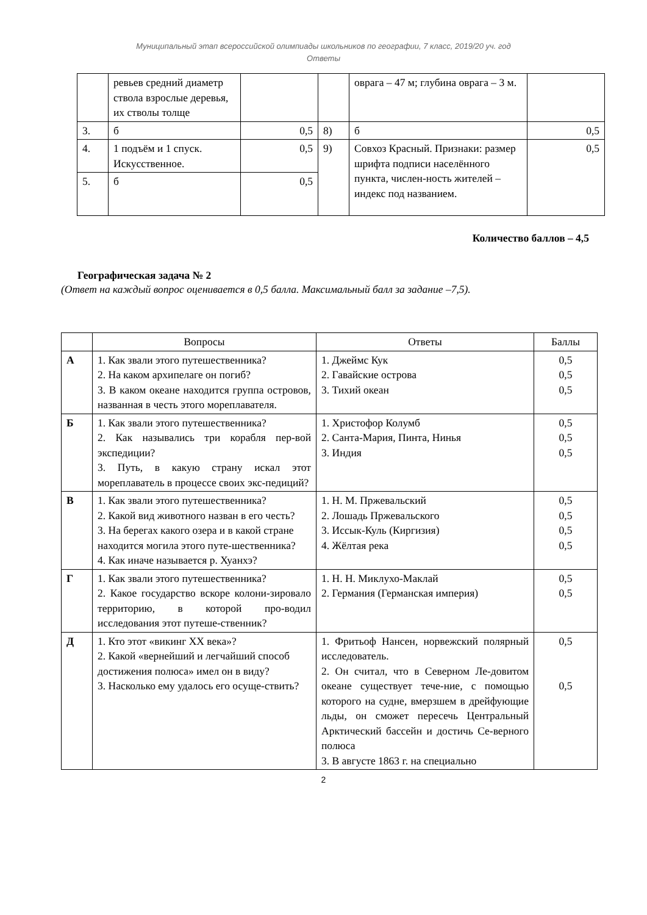Муниципальный этап всероссийской олимпиады школьников по географии, 7 класс, 2019/20 уч. год
Ответы
| | ревьев средний диаметр ствола взрослые деревья, их стволы толще | | | оврага – 47 м; глубина оврага – 3 м. | |
| 3. | б | 0,5 | 8) | б | 0,5 |
| 4. | 1 подъём и 1 спуск. Искусственное. | 0,5 | 9) | Совхоз Красный. Признаки: размер шрифта подписи населённого пункта, числен-ность жителей – индекс под названием. | 0,5 |
| 5. | б | 0,5 | | | |
Количество баллов – 4,5
Географическая задача № 2
(Ответ на каждый вопрос оценивается в 0,5 балла. Максимальный балл за задание –7,5).
| | Вопросы | Ответы | Баллы |
| --- | --- | --- | --- |
| А | 1. Как звали этого путешественника? 2. На каком архипелаге он погиб? 3. В каком океане находится группа островов, названная в честь этого мореплавателя. | 1. Джеймс Кук 2. Гавайские острова 3. Тихий океан | 0,5 0,5 0,5 |
| Б | 1. Как звали этого путешественника? 2. Как назывались три корабля пер-вой экспедиции? 3. Путь, в какую страну искал этот мореплаватель в процессе своих экс-педиций? | 1. Христофор Колумб 2. Санта-Мария, Пинта, Нинья 3. Индия | 0,5 0,5 0,5 |
| В | 1. Как звали этого путешественника? 2. Какой вид животного назван в его честь? 3. На берегах какого озера и в какой стране находится могила этого путе-шественника? 4. Как иначе называется р. Хуанхэ? | 1. Н. М. Пржевальский 2. Лошадь Пржевальского 3. Иссык-Куль (Киргизия) 4. Жёлтая река | 0,5 0,5 0,5 0,5 |
| Г | 1. Как звали этого путешественника? 2. Какое государство вскоре колони-зировало территорию, в которой про-водил исследования этот путеше-ственник? | 1. Н. Н. Миклухо-Маклай 2. Германия (Германская империя) | 0,5 0,5 |
| Д | 1. Кто этот «викинг XX века»? 2. Какой «вернейший и легчайший способ достижения полюса» имел он в виду? 3. Насколько ему удалось его осуще-ствить? | 1. Фритьоф Нансен, норвежский полярный исследователь. 2. Он считал, что в Северном Ле-довитом океане существует тече-ние, с помощью которого на судне, вмерзшем в дрейфующие льды, он сможет пересечь Центральный Арктический бассейн и достичь Се-верного полюса 3. В августе 1863 г. на специально | 0,5 0,5 |
2